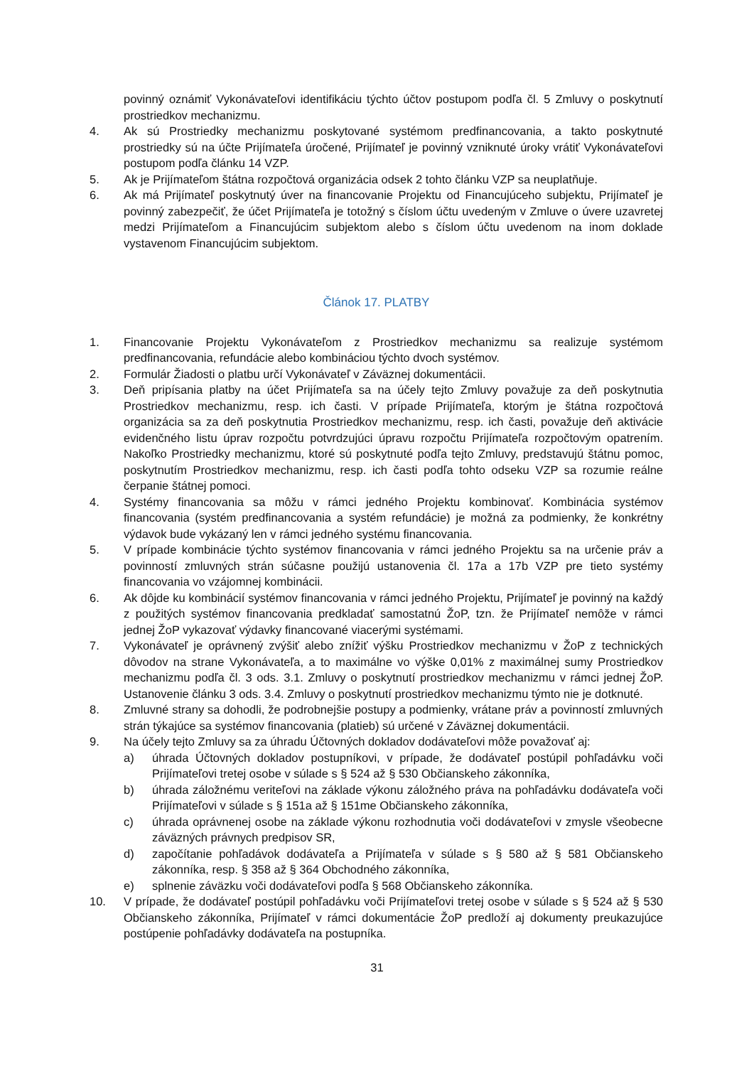povinný oznámiť Vykonávateľovi identifikáciu týchto účtov postupom podľa čl. 5 Zmluvy o poskytnutí prostriedkov mechanizmu.
4. Ak sú Prostriedky mechanizmu poskytované systémom predfinancovania, a takto poskytnuté prostriedky sú na účte Prijímateľa úročené, Prijímateľ je povinný vzniknuté úroky vrátiť Vykonávateľovi postupom podľa článku 14 VZP.
5. Ak je Prijímateľom štátna rozpočtová organizácia odsek 2 tohto článku VZP sa neuplatňuje.
6. Ak má Prijímateľ poskytnutý úver na financovanie Projektu od Financujúceho subjektu, Prijímateľ je povinný zabezpečiť, že účet Prijímateľa je totožný s číslom účtu uvedeným v Zmluve o úvere uzavretej medzi Prijímateľom a Financujúcim subjektom alebo s číslom účtu uvedenom na inom doklade vystavenom Financujúcim subjektom.
Článok 17. PLATBY
1. Financovanie Projektu Vykonávateľom z Prostriedkov mechanizmu sa realizuje systémom predfinancovania, refundácie alebo kombináciou týchto dvoch systémov.
2. Formulár Žiadosti o platbu určí Vykonávateľ v Záväznej dokumentácii.
3. Deň pripísania platby na účet Prijímateľa sa na účely tejto Zmluvy považuje za deň poskytnutia Prostriedkov mechanizmu, resp. ich časti. V prípade Prijímateľa, ktorým je štátna rozpočtová organizácia sa za deň poskytnutia Prostriedkov mechanizmu, resp. ich časti, považuje deň aktivácie evidenčného listu úprav rozpočtu potvrdzujúci úpravu rozpočtu Prijímateľa rozpočtovým opatrením. Nakoľko Prostriedky mechanizmu, ktoré sú poskytnuté podľa tejto Zmluvy, predstavujú štátnu pomoc, poskytnutím Prostriedkov mechanizmu, resp. ich časti podľa tohto odseku VZP sa rozumie reálne čerpanie štátnej pomoci.
4. Systémy financovania sa môžu v rámci jedného Projektu kombinovať. Kombinácia systémov financovania (systém predfinancovania a systém refundácie) je možná za podmienky, že konkrétny výdavok bude vykázaný len v rámci jedného systému financovania.
5. V prípade kombinácie týchto systémov financovania v rámci jedného Projektu sa na určenie práv a povinností zmluvných strán súčasne použijú ustanovenia čl. 17a a 17b VZP pre tieto systémy financovania vo vzájomnej kombinácii.
6. Ak dôjde ku kombinácií systémov financovania v rámci jedného Projektu, Prijímateľ je povinný na každý z použitých systémov financovania predkladať samostatnú ŽoP, tzn. že Prijímateľ nemôže v rámci jednej ŽoP vykazovať výdavky financované viacerými systémami.
7. Vykonávateľ je oprávnený zvýšiť alebo znížiť výšku Prostriedkov mechanizmu v ŽoP z technických dôvodov na strane Vykonávateľa, a to maximálne vo výške 0,01% z maximálnej sumy Prostriedkov mechanizmu podľa čl. 3 ods. 3.1. Zmluvy o poskytnutí prostriedkov mechanizmu v rámci jednej ŽoP. Ustanovenie článku 3 ods. 3.4. Zmluvy o poskytnutí prostriedkov mechanizmu týmto nie je dotknuté.
8. Zmluvné strany sa dohodli, že podrobnejšie postupy a podmienky, vrátane práv a povinností zmluvných strán týkajúce sa systémov financovania (platieb) sú určené v Záväznej dokumentácii.
9. Na účely tejto Zmluvy sa za úhradu Účtovných dokladov dodávateľovi môže považovať aj:
a) úhrada Účtovných dokladov postupníkovi, v prípade, že dodávateľ postúpil pohľadávku voči Prijímateľovi tretej osobe v súlade s § 524 až § 530 Občianskeho zákonníka,
b) úhrada záložnému veriteľovi na základe výkonu záložného práva na pohľadávku dodávateľa voči Prijímateľovi v súlade s § 151a až § 151me Občianskeho zákonníka,
c) úhrada oprávnenej osobe na základe výkonu rozhodnutia voči dodávateľovi v zmysle všeobecne záväzných právnych predpisov SR,
d) započítanie pohľadávok dodávateľa a Prijímateľa v súlade s § 580 až § 581 Občianskeho zákonníka, resp. § 358 až § 364 Obchodného zákonníka,
e) splnenie záväzku voči dodávateľovi podľa § 568 Občianskeho zákonníka.
10. V prípade, že dodávateľ postúpil pohľadávku voči Prijímateľovi tretej osobe v súlade s § 524 až § 530 Občianskeho zákonníka, Prijímateľ v rámci dokumentácie ŽoP predloží aj dokumenty preukazujúce postúpenie pohľadávky dodávateľa na postupníka.
31